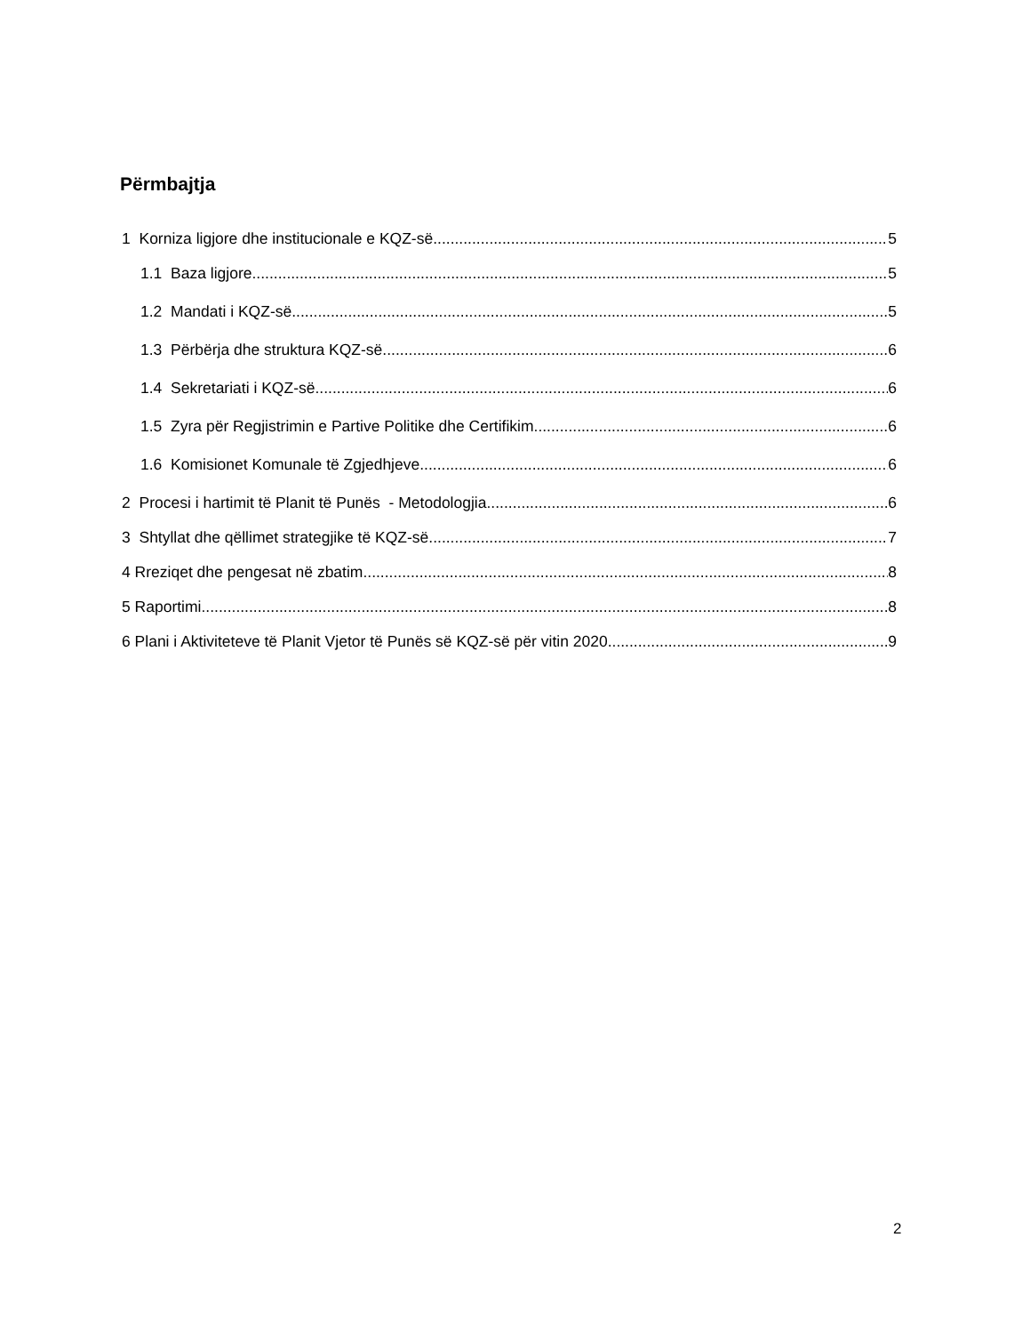Përmbajtja
1 Korniza ligjore dhe institucionale e KQZ-së 5
1.1 Baza ligjore 5
1.2 Mandati i KQZ-së 5
1.3 Përbërja dhe struktura KQZ-së 6
1.4 Sekretariati i KQZ-së 6
1.5 Zyra për Regjistrimin e Partive Politike dhe Certifikim 6
1.6 Komisionet Komunale të Zgjedhjeve 6
2 Procesi i hartimit të Planit të Punës - Metodologjia 6
3 Shtyllat dhe qëllimet strategjike të KQZ-së 7
4 Rreziqet dhe pengesat në zbatim 8
5 Raportimi 8
6 Plani i Aktiviteteve të Planit Vjetor të Punës së KQZ-së për vitin 2020 9
2